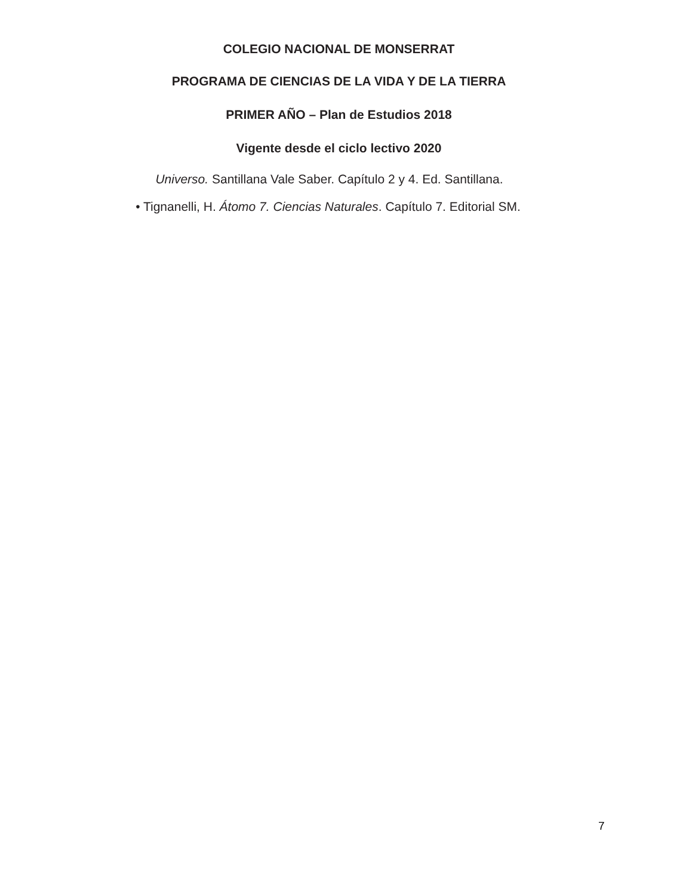COLEGIO NACIONAL DE MONSERRAT
PROGRAMA DE CIENCIAS DE LA VIDA Y DE LA TIERRA
PRIMER AÑO – Plan de Estudios 2018
Vigente desde el ciclo lectivo 2020
Universo. Santillana Vale Saber. Capítulo 2 y 4. Ed. Santillana.
• Tignanelli, H. Átomo 7. Ciencias Naturales. Capítulo 7. Editorial SM.
7